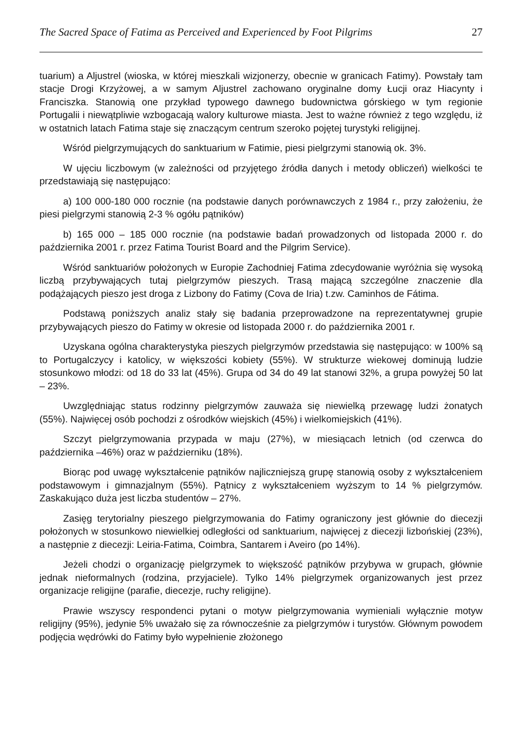The Sacred Space of Fatima as Perceived and Experienced by Foot Pilgrims 27
tuarium) a Aljustrel (wioska, w której mieszkali wizjonerzy, obecnie w granicach Fatimy). Powstały tam stacje Drogi Krzyżowej, a w samym Aljustrel zachowano oryginalne domy Łucji oraz Hiacynty i Franciszka. Stanowią one przykład typowego dawnego budownictwa górskiego w tym regionie Portugalii i niewątpliwie wzbogacają walory kulturowe miasta. Jest to ważne również z tego względu, iż w ostatnich latach Fatima staje się znaczącym centrum szeroko pojętej turystyki religijnej.
Wśród pielgrzymujących do sanktuarium w Fatimie, piesi pielgrzymi stanowią ok. 3%.
W ujęciu liczbowym (w zależności od przyjętego źródła danych i metody obliczeń) wielkości te przedstawiają się następująco:
a) 100 000-180 000 rocznie (na podstawie danych porównawczych z 1984 r., przy założeniu, że piesi pielgrzymi stanowią 2-3 % ogółu pątników)
b) 165 000 – 185 000 rocznie (na podstawie badań prowadzonych od listopada 2000 r. do października 2001 r. przez Fatima Tourist Board and the Pilgrim Service).
Wśród sanktuariów położonych w Europie Zachodniej Fatima zdecydowanie wyróżnia się wysoką liczbą przybywających tutaj pielgrzymów pieszych. Trasą mającą szczególne znaczenie dla podążających pieszo jest droga z Lizbony do Fatimy (Cova de Iria) t.zw. Caminhos de Fátima.
Podstawą poniższych analiz stały się badania przeprowadzone na reprezentatywnej grupie przybywających pieszo do Fatimy w okresie od listopada 2000 r. do października 2001 r.
Uzyskana ogólna charakterystyka pieszych pielgrzymów przedstawia się następująco: w 100% są to Portugalczycy i katolicy, w większości kobiety (55%). W strukturze wiekowej dominują ludzie stosunkowo młodzi: od 18 do 33 lat (45%). Grupa od 34 do 49 lat stanowi 32%, a grupa powyżej 50 lat – 23%.
Uwzględniając status rodzinny pielgrzymów zauważa się niewielką przewagę ludzi żonatych (55%). Najwięcej osób pochodzi z ośrodków wiejskich (45%) i wielkomiejskich (41%).
Szczyt pielgrzymowania przypada w maju (27%), w miesiącach letnich (od czerwca do października –46%) oraz w październiku (18%).
Biorąc pod uwagę wykształcenie pątników najliczniejszą grupę stanowią osoby z wykształceniem podstawowym i gimnazjalnym (55%). Pątnicy z wykształceniem wyższym to 14 % pielgrzymów. Zaskakująco duża jest liczba studentów – 27%.
Zasięg terytorialny pieszego pielgrzymowania do Fatimy ograniczony jest głównie do diecezji położonych w stosunkowo niewielkiej odległości od sanktuarium, najwięcej z diecezji lizbońskiej (23%), a następnie z diecezji: Leiria-Fatima, Coimbra, Santarem i Aveiro (po 14%).
Jeżeli chodzi o organizację pielgrzymek to większość pątników przybywa w grupach, głównie jednak nieformalnych (rodzina, przyjaciele). Tylko 14% pielgrzymek organizowanych jest przez organizacje religijne (parafie, diecezje, ruchy religijne).
Prawie wszyscy respondenci pytani o motyw pielgrzymowania wymieniali wyłącznie motyw religijny (95%), jedynie 5% uważało się za równocześnie za pielgrzymów i turystów. Głównym powodem podjęcia wędrówki do Fatimy było wypełnienie złożonego